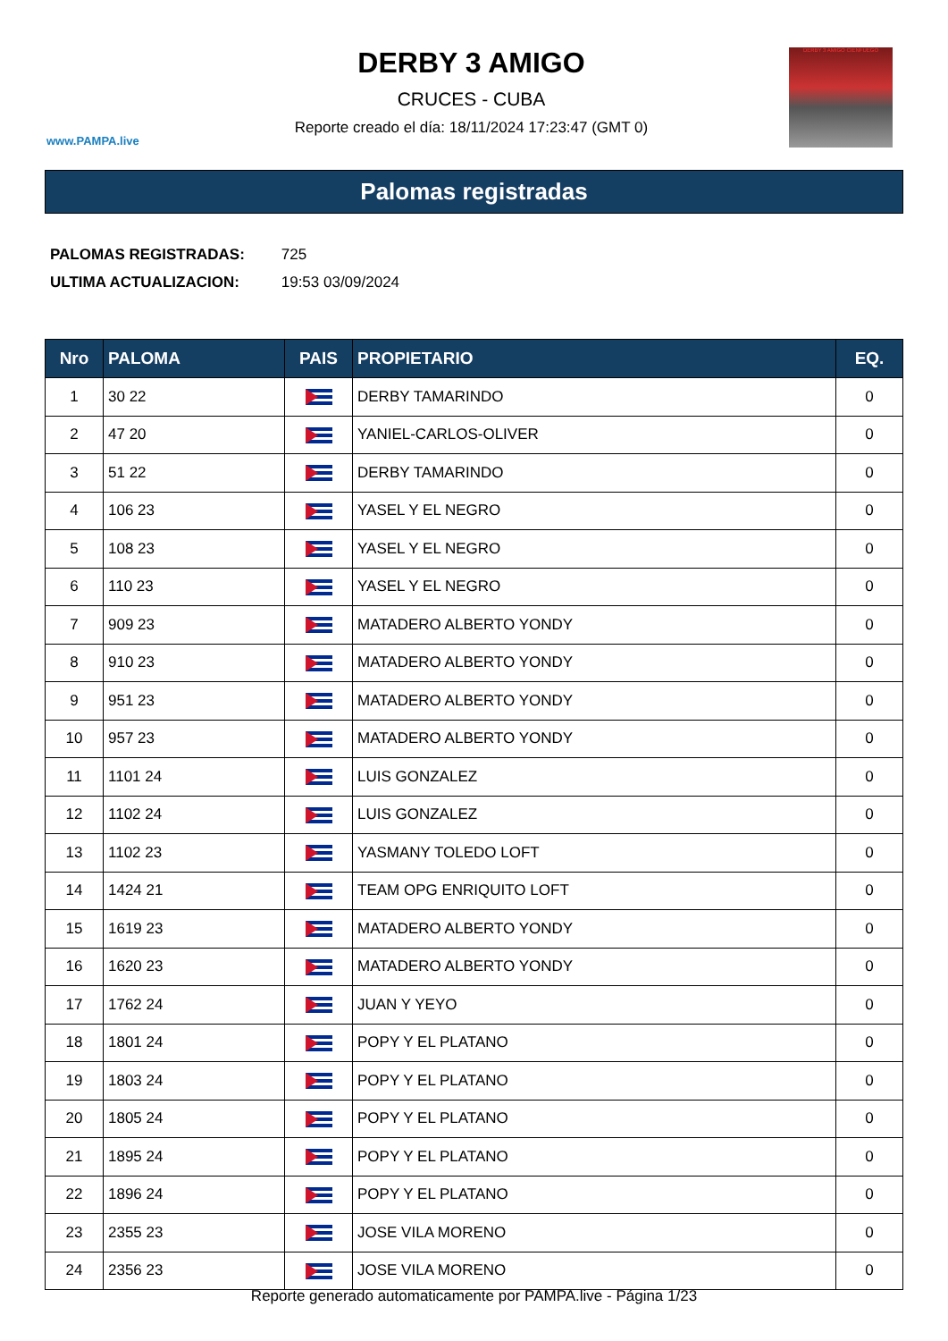www.PAMPA.live
DERBY 3 AMIGO
CRUCES - CUBA
Reporte creado el día: 18/11/2024 17:23:47 (GMT 0)
DERBY 3 AMIGO CIENFUEGO
Palomas registradas
PALOMAS REGISTRADAS: 725
ULTIMA ACTUALIZACION: 19:53 03/09/2024
| Nro | PALOMA | PAIS | PROPIETARIO | EQ. |
| --- | --- | --- | --- | --- |
| 1 | 30 22 | | DERBY TAMARINDO | 0 |
| 2 | 47 20 | | YANIEL-CARLOS-OLIVER | 0 |
| 3 | 51 22 | | DERBY TAMARINDO | 0 |
| 4 | 106 23 | | YASEL Y EL NEGRO | 0 |
| 5 | 108 23 | | YASEL Y EL NEGRO | 0 |
| 6 | 110 23 | | YASEL Y EL NEGRO | 0 |
| 7 | 909 23 | | MATADERO ALBERTO YONDY | 0 |
| 8 | 910 23 | | MATADERO ALBERTO YONDY | 0 |
| 9 | 951 23 | | MATADERO ALBERTO YONDY | 0 |
| 10 | 957 23 | | MATADERO ALBERTO YONDY | 0 |
| 11 | 1101 24 | | LUIS GONZALEZ | 0 |
| 12 | 1102 24 | | LUIS GONZALEZ | 0 |
| 13 | 1102 23 | | YASMANY TOLEDO LOFT | 0 |
| 14 | 1424 21 | | TEAM OPG ENRIQUITO LOFT | 0 |
| 15 | 1619 23 | | MATADERO ALBERTO YONDY | 0 |
| 16 | 1620 23 | | MATADERO ALBERTO YONDY | 0 |
| 17 | 1762 24 | | JUAN Y YEYO | 0 |
| 18 | 1801 24 | | POPY Y EL PLATANO | 0 |
| 19 | 1803 24 | | POPY Y EL PLATANO | 0 |
| 20 | 1805 24 | | POPY Y EL PLATANO | 0 |
| 21 | 1895 24 | | POPY Y EL PLATANO | 0 |
| 22 | 1896 24 | | POPY Y EL PLATANO | 0 |
| 23 | 2355 23 | | JOSE VILA MORENO | 0 |
| 24 | 2356 23 | | JOSE VILA MORENO | 0 |
Reporte generado automaticamente por PAMPA.live - Página 1/23